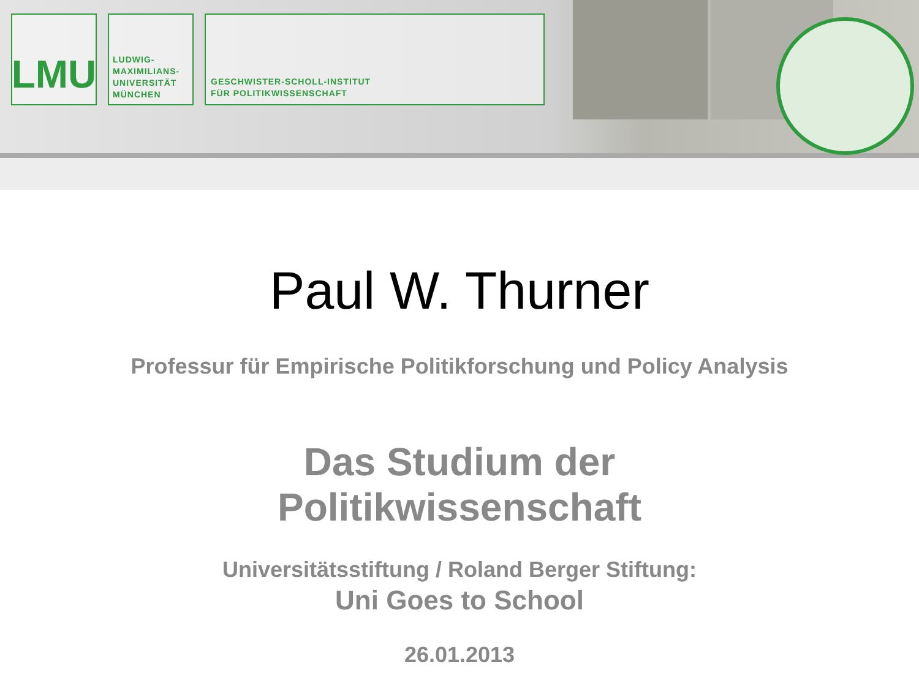LMU
LUDWIG-
MAXIMILIANS-
UNIVERSITÄT
MÜNCHEN
GESCHWISTER-SCHOLL-INSTITUT
FÜR POLITIKWISSENSCHAFT
Paul W. Thurner
Professur für Empirische Politikforschung und Policy Analysis
Das Studium der
Politikwissenschaft
Universitätsstiftung / Roland Berger Stiftung:
Uni Goes to School
26.01.2013